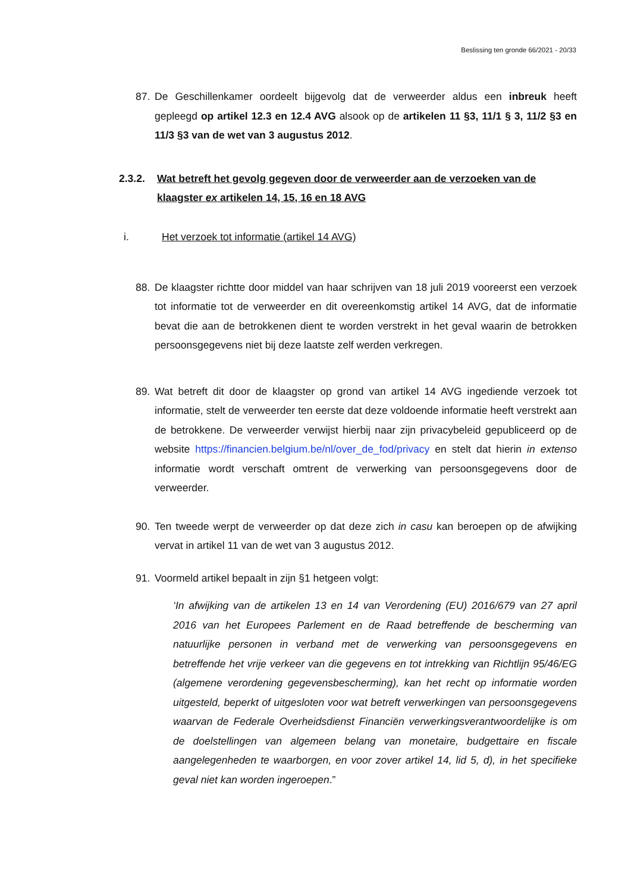Beslissing ten gronde 66/2021 - 20/33
87. De Geschillenkamer oordeelt bijgevolg dat de verweerder aldus een inbreuk heeft gepleegd op artikel 12.3 en 12.4 AVG alsook op de artikelen 11 §3, 11/1 § 3, 11/2 §3 en 11/3 §3 van de wet van 3 augustus 2012.
2.3.2. Wat betreft het gevolg gegeven door de verweerder aan de verzoeken van de klaagster ex artikelen 14, 15, 16 en 18 AVG
i. Het verzoek tot informatie (artikel 14 AVG)
88. De klaagster richtte door middel van haar schrijven van 18 juli 2019 vooreerst een verzoek tot informatie tot de verweerder en dit overeenkomstig artikel 14 AVG, dat de informatie bevat die aan de betrokkenen dient te worden verstrekt in het geval waarin de betrokken persoonsgegevens niet bij deze laatste zelf werden verkregen.
89. Wat betreft dit door de klaagster op grond van artikel 14 AVG ingediende verzoek tot informatie, stelt de verweerder ten eerste dat deze voldoende informatie heeft verstrekt aan de betrokkene. De verweerder verwijst hierbij naar zijn privacybeleid gepubliceerd op de website https://financien.belgium.be/nl/over_de_fod/privacy en stelt dat hierin in extenso informatie wordt verschaft omtrent de verwerking van persoonsgegevens door de verweerder.
90. Ten tweede werpt de verweerder op dat deze zich in casu kan beroepen op de afwijking vervat in artikel 11 van de wet van 3 augustus 2012.
91. Voormeld artikel bepaalt in zijn §1 hetgeen volgt:
‘In afwijking van de artikelen 13 en 14 van Verordening (EU) 2016/679 van 27 april 2016 van het Europees Parlement en de Raad betreffende de bescherming van natuurlijke personen in verband met de verwerking van persoonsgegevens en betreffende het vrije verkeer van die gegevens en tot intrekking van Richtlijn 95/46/EG (algemene verordening gegevensbescherming), kan het recht op informatie worden uitgesteld, beperkt of uitgesloten voor wat betreft verwerkingen van persoonsgegevens waarvan de Federale Overheidsdienst Financiën verwerkingsverantwoordelijke is om de doelstellingen van algemeen belang van monetaire, budgettaire en fiscale aangelegenheden te waarborgen, en voor zover artikel 14, lid 5, d), in het specifieke geval niet kan worden ingeroepen.”